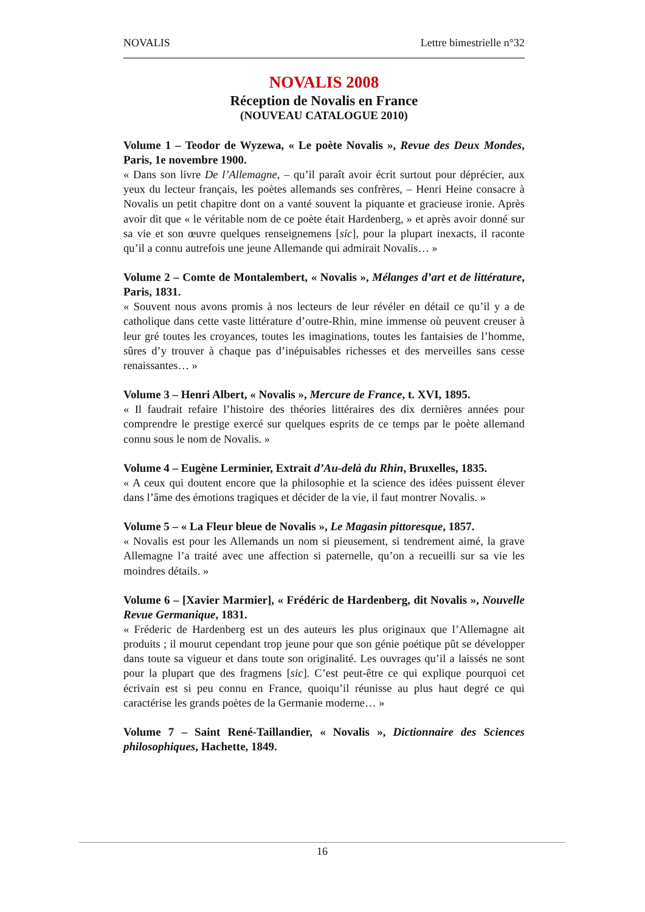NOVALIS Lettre bimestrielle n°32
NOVALIS 2008
Réception de Novalis en France
(NOUVEAU CATALOGUE 2010)
Volume 1 – Teodor de Wyzewa, « Le poète Novalis », Revue des Deux Mondes, Paris, 1e novembre 1900.
« Dans son livre De l’Allemagne, – qu’il paraît avoir écrit surtout pour déprécier, aux yeux du lecteur français, les poètes allemands ses confrères, – Henri Heine consacre à Novalis un petit chapitre dont on a vanté souvent la piquante et gracieuse ironie. Après avoir dit que « le véritable nom de ce poète était Hardenberg, » et après avoir donné sur sa vie et son œuvre quelques renseignemens [sic], pour la plupart inexacts, il raconte qu’il a connu autrefois une jeune Allemande qui admirait Novalis… »
Volume 2 – Comte de Montalembert, « Novalis », Mélanges d’art et de littérature, Paris, 1831.
« Souvent nous avons promis à nos lecteurs de leur révéler en détail ce qu’il y a de catholique dans cette vaste littérature d’outre-Rhin, mine immense où peuvent creuser à leur gré toutes les croyances, toutes les imaginations, toutes les fantaisies de l’homme, sûres d’y trouver à chaque pas d’inépuisables richesses et des merveilles sans cesse renaissantes… »
Volume 3 – Henri Albert, « Novalis », Mercure de France, t. XVI, 1895.
« Il faudrait refaire l’histoire des théories littéraires des dix dernières années pour comprendre le prestige exercé sur quelques esprits de ce temps par le poète allemand connu sous le nom de Novalis. »
Volume 4 – Eugène Lerminier, Extrait d’Au-delà du Rhin, Bruxelles, 1835.
« A ceux qui doutent encore que la philosophie et la science des idées puissent élever dans l’âme des émotions tragiques et décider de la vie, il faut montrer Novalis. »
Volume 5 – « La Fleur bleue de Novalis », Le Magasin pittoresque, 1857.
« Novalis est pour les Allemands un nom si pieusement, si tendrement aimé, la grave Allemagne l’a traité avec une affection si paternelle, qu’on a recueilli sur sa vie les moindres détails. »
Volume 6 – [Xavier Marmier], « Frédéric de Hardenberg, dit Novalis », Nouvelle Revue Germanique, 1831.
« Fréderic de Hardenberg est un des auteurs les plus originaux que l’Allemagne ait produits ; il mourut cependant trop jeune pour que son génie poétique pût se développer dans toute sa vigueur et dans toute son originalité. Les ouvrages qu’il a laissés ne sont pour la plupart que des fragmens [sic]. C’est peut-être ce qui explique pourquoi cet écrivain est si peu connu en France, quoiqu’il réunisse au plus haut degré ce qui caractérise les grands poètes de la Germanie moderne… »
Volume 7 – Saint René-Taillandier, « Novalis », Dictionnaire des Sciences philosophiques, Hachette, 1849.
16